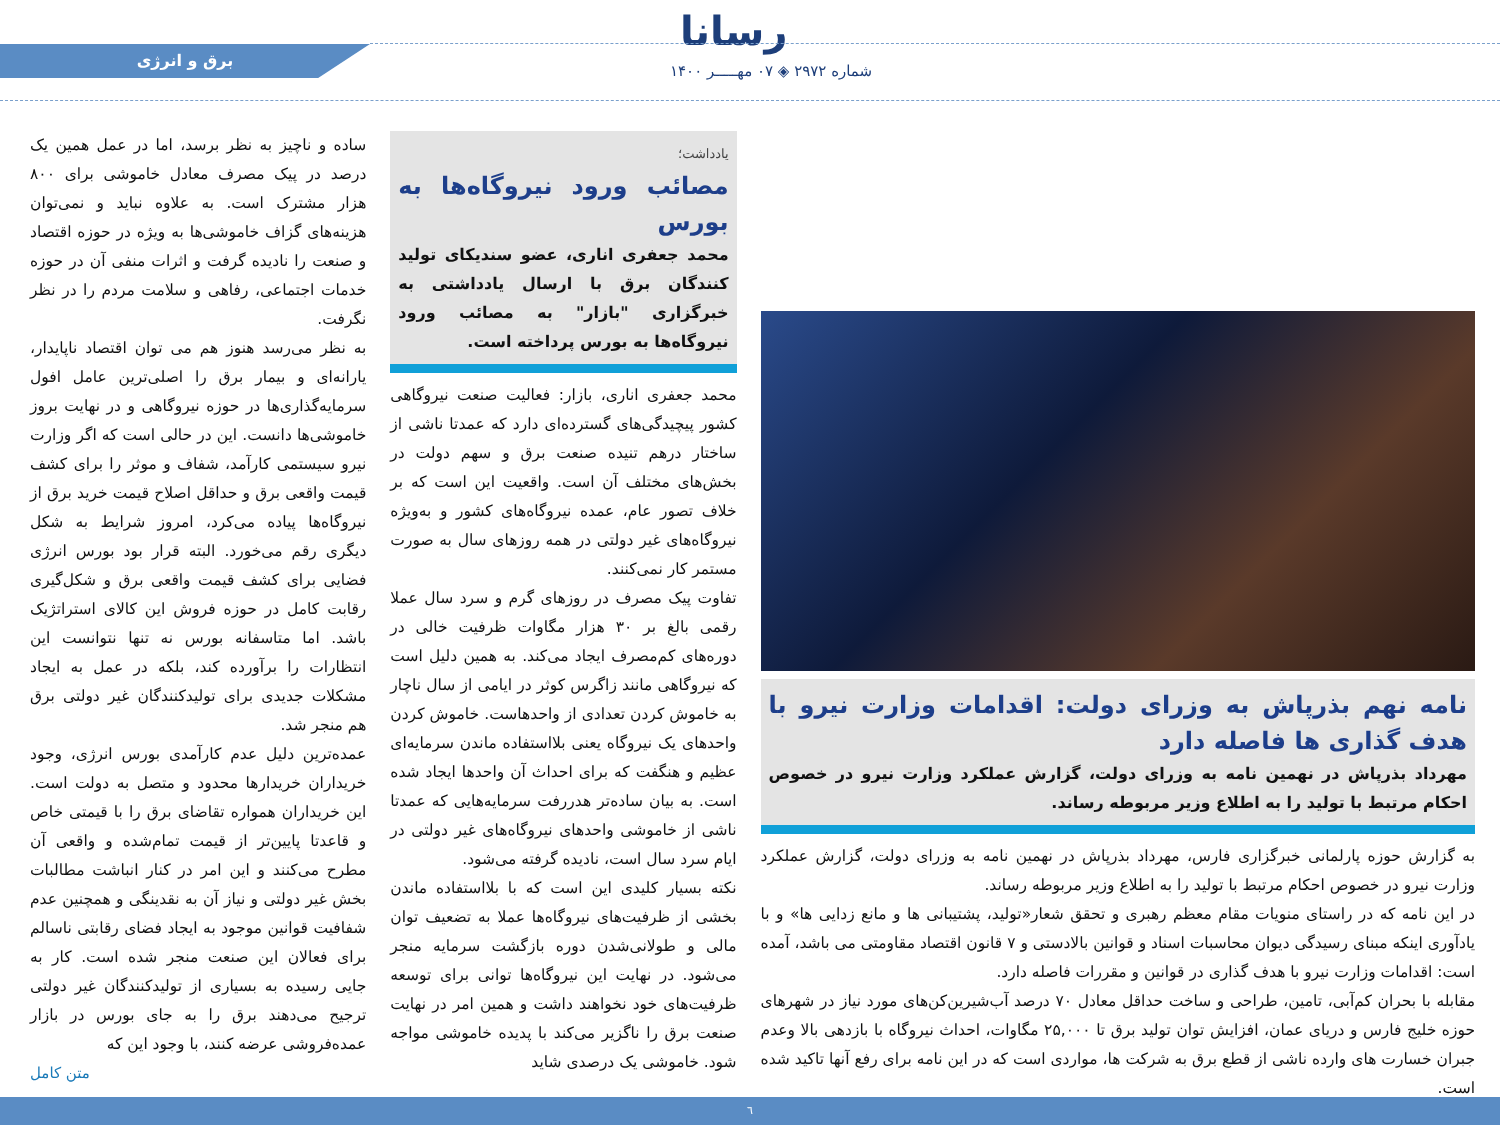رسانا
شماره ۲۹۷۲ ◈ ۰۷ مهـــــر ۱۴۰۰
برق و انرژی
نامه نهم بذرپاش به وزرای دولت: اقدامات وزارت نیرو با هدف گذاری ها فاصله دارد
مهرداد بذرپاش در نهمین نامه به وزرای دولت، گزارش عملکرد وزارت نیرو در خصوص احکام مرتبط با تولید را به اطلاع وزیر مربوطه رساند.
به گزارش حوزه پارلمانی خبرگزاری فارس، مهرداد بذرپاش در نهمین نامه به وزرای دولت، گزارش عملکرد وزارت نیرو در خصوص احکام مرتبط با تولید را به اطلاع وزیر مربوطه رساند.
در این نامه که در راستای منویات مقام معظم رهبری و تحقق شعار«تولید، پشتیبانی ها و مانع زدایی ها» و با یادآوری اینکه مبنای رسیدگی دیوان محاسبات اسناد و قوانین بالادستی و ۷ قانون اقتصاد مقاومتی می باشد، آمده است: اقدامات وزارت نیرو با هدف گذاری در قوانین و مقررات فاصله دارد.
مقابله با بحران کم‌آبی، تامین، طراحی و ساخت حداقل معادل ۷۰ درصد آب‌شیرین‌کن‌های مورد نیاز در شهرهای حوزه خلیج فارس و دریای عمان، افزایش توان تولید برق تا ۲۵,۰۰۰ مگاوات، احداث نیروگاه با بازدهی بالا وعدم جبران خسارت های وارده ناشی از قطع برق به شرکت ها، مواردی است که در این نامه برای رفع آنها تاکید شده است.
یادداشت؛
مصائب ورود نیروگاه‌ها به بورس
محمد جعفری اناری، عضو سندیکای تولید کنندگان برق با ارسال یادداشتی به خبرگزاری "بازار" به مصائب ورود نیروگاه‌ها به بورس پرداخته است.
محمد جعفری اناری، بازار: فعالیت صنعت نیروگاهی کشور پیچیدگی‌های گسترده‌ای دارد که عمدتا ناشی از ساختار درهم تنیده صنعت برق و سهم دولت در بخش‌های مختلف آن است. واقعیت این است که بر خلاف تصور عام، عمده نیروگاه‌های کشور و به‌ویژه نیروگاه‌های غیر دولتی در همه روزهای سال به صورت مستمر کار نمی‌کنند.
تفاوت پیک مصرف در روزهای گرم و سرد سال عملا رقمی بالغ بر ۳۰ هزار مگاوات ظرفیت خالی در دوره‌های کم‌مصرف ایجاد می‌کند. به همین دلیل است که نیروگاهی مانند زاگرس کوثر در ایامی از سال ناچار به خاموش کردن تعدادی از واحدهاست. خاموش کردن واحدهای یک نیروگاه یعنی بلااستفاده ماندن سرمایه‌ای عظیم و هنگفت که برای احداث آن واحدها ایجاد شده است. به بیان ساده‌تر هدررفت سرمایه‌هایی که عمدتا ناشی از خاموشی واحدهای نیروگاه‌های غیر دولتی در ایام سرد سال است، نادیده گرفته می‌شود.
نکته بسیار کلیدی این است که با بلااستفاده ماندن بخشی از ظرفیت‌های نیروگاه‌ها عملا به تضعیف توان مالی و طولانی‌شدن دوره بازگشت سرمایه منجر می‌شود. در نهایت این نیروگاه‌ها توانی برای توسعه ظرفیت‌های خود نخواهند داشت و همین امر در نهایت صنعت برق را ناگزیر می‌کند با پدیده خاموشی مواجه شود. خاموشی یک درصدی شاید
ساده و ناچیز به نظر برسد، اما در عمل همین یک درصد در پیک مصرف معادل خاموشی برای ۸۰۰ هزار مشترک است. به علاوه نباید و نمی‌توان هزینه‌های گزاف خاموشی‌ها به ویژه در حوزه اقتصاد و صنعت را نادیده گرفت و اثرات منفی آن در حوزه خدمات اجتماعی، رفاهی و سلامت مردم را در نظر نگرفت.
به نظر می‌رسد هنوز هم می توان اقتصاد ناپایدار، یارانه‌ای و بیمار برق را اصلی‌ترین عامل افول سرمایه‌گذاری‌ها در حوزه نیروگاهی و در نهایت بروز خاموشی‌ها دانست. این در حالی است که اگر وزارت نیرو سیستمی کارآمد، شفاف و موثر را برای کشف قیمت واقعی برق و حداقل اصلاح قیمت خرید برق از نیروگاه‌ها پیاده می‌کرد، امروز شرایط به شکل دیگری رقم می‌خورد. البته قرار بود بورس انرژی فضایی برای کشف قیمت واقعی برق و شکل‌گیری رقابت کامل در حوزه فروش این کالای استراتژیک باشد. اما متاسفانه بورس نه تنها نتوانست این انتظارات را برآورده کند، بلکه در عمل به ایجاد مشکلات جدیدی برای تولیدکنندگان غیر دولتی برق هم منجر شد.
عمده‌ترین دلیل عدم کارآمدی بورس انرژی، وجود خریداران خریدارها محدود و متصل به دولت است. این خریداران همواره تقاضای برق را با قیمتی خاص و قاعدتا پایین‌تر از قیمت تمام‌شده و واقعی آن مطرح می‌کنند و این امر در کنار انباشت مطالبات بخش غیر دولتی و نیاز آن به نقدینگی و همچنین عدم شفافیت قوانین موجود به ایجاد فضای رقابتی ناسالم برای فعالان این صنعت منجر شده است. کار به جایی رسیده به بسیاری از تولیدکنندگان غیر دولتی ترجیح می‌دهند برق را به جای بورس در بازار عمده‌فروشی عرضه کنند، با وجود این که
متن کامل
٦